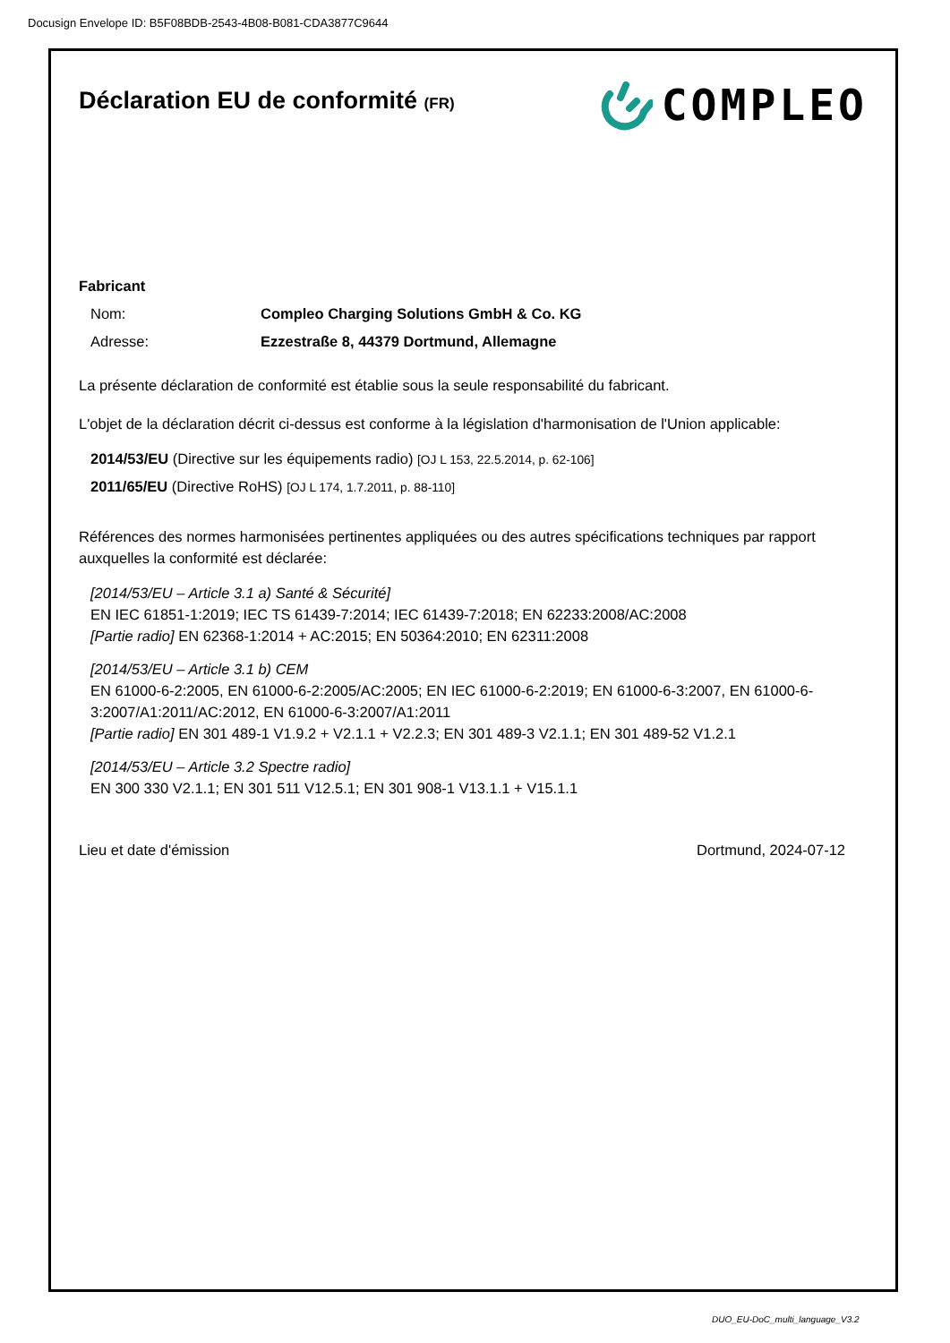Docusign Envelope ID: B5F08BDB-2543-4B08-B081-CDA3877C9644
Déclaration EU de conformité (FR)
COMPLEO
Fabricant
Nom: Compleo Charging Solutions GmbH & Co. KG
Adresse: Ezzestraße 8, 44379 Dortmund, Allemagne
La présente déclaration de conformité est établie sous la seule responsabilité du fabricant.
L'objet de la déclaration décrit ci-dessus est conforme à la législation d'harmonisation de l'Union applicable:
2014/53/EU (Directive sur les équipements radio) [OJ L 153, 22.5.2014, p. 62-106]
2011/65/EU (Directive RoHS) [OJ L 174, 1.7.2011, p. 88-110]
Références des normes harmonisées pertinentes appliquées ou des autres spécifications techniques par rapport auxquelles la conformité est déclarée:
[2014/53/EU – Article 3.1 a) Santé & Sécurité]
EN IEC 61851-1:2019; IEC TS 61439-7:2014; IEC 61439-7:2018; EN 62233:2008/AC:2008
[Partie radio] EN 62368-1:2014 + AC:2015; EN 50364:2010; EN 62311:2008
[2014/53/EU – Article 3.1 b) CEM
EN 61000-6-2:2005, EN 61000-6-2:2005/AC:2005; EN IEC 61000-6-2:2019; EN 61000-6-3:2007, EN 61000-6-3:2007/A1:2011/AC:2012, EN 61000-6-3:2007/A1:2011
[Partie radio] EN 301 489-1 V1.9.2 + V2.1.1 + V2.2.3; EN 301 489-3 V2.1.1; EN 301 489-52 V1.2.1
[2014/53/EU – Article 3.2 Spectre radio]
EN 300 330 V2.1.1; EN 301 511 V12.5.1; EN 301 908-1 V13.1.1 + V15.1.1
Lieu et date d'émission Dortmund, 2024-07-12
DUO_EU-DoC_multi_language_V3.2